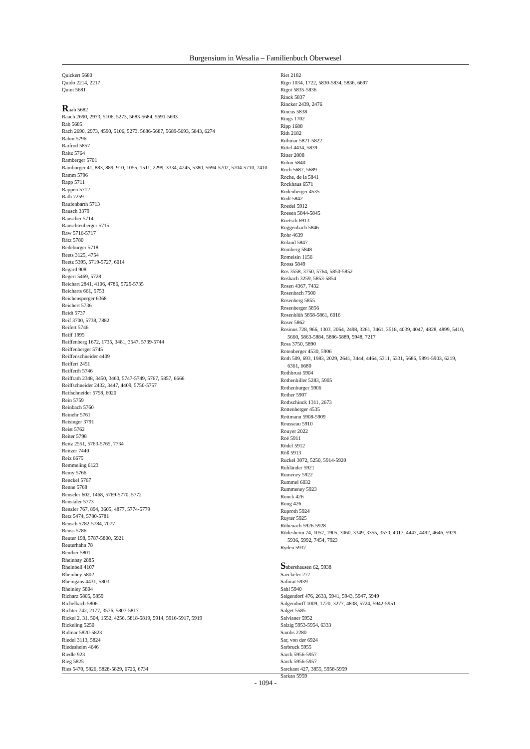Burgensium in Wesalia – Familienbuch Oberwesel
Quickert 5680
Quido 2214, 2217
Quint 5681
Raab 5682
Raach 2690, 2973, 5106, 5273, 5683-5684, 5691-5693
Rab 5685
Rach 2690, 2973, 4590, 5106, 5273, 5686-5687, 5689-5693, 5843, 6274
Rahm 5796
Raifrod 5857
Raitz 5764
Ramberger 5701
Ramburger 41, 883, 889, 910, 1055, 1511, 2299, 3334, 4245, 5380, 5694-5702, 5704-5710, 7410
Ramm 5796
Rapp 5711
Rappen 5712
Rath 7259
Raufenbarth 5713
Rausch 3379
Rauscher 5714
Rauschtenberger 5715
Raw 5716-5717
Rätz 5780
Redeburger 5718
Reets 3125, 4754
Reetz 5395, 5719-5727, 6014
Regard 908
Regert 5469, 5728
Reichart 2841, 4106, 4786, 5729-5735
Reicharts 661, 5753
Reichensperger 6368
Reichert 5736
Reidt 5737
Reif 3700, 5738, 7882
Reifert 5746
Reiff 1995
Reiffenberg 1672, 1735, 3481, 3547, 5739-5744
Reiffenberger 5745
Reiffenschneider 4409
Reiffert 2451
Reifferth 5746
Reiffrath 2348, 3450, 3460, 5747-5749, 5767, 5857, 6666
Reiffschneider 2432, 3447, 4409, 5750-5757
Reifschneider 5758, 6020
Rein 5759
Reinbach 5760
Reinehr 5761
Reisinger 3791
Reist 5762
Reiter 5798
Reitz 2551, 5763-5765, 7734
Reitzer 7440
Reiz 6675
Remmeling 6123
Remy 5766
Renckel 5767
Renne 5768
Renseler 602, 1468, 5769-5770, 5772
Renstaler 5773
Renzler 767, 894, 3605, 4877, 5774-5779
Retz 5474, 5780-5781
Reusch 5782-5784, 7077
Reuss 5786
Reuter 198, 5787-5800, 5921
Reuterhahn 78
Reuther 5801
Rheinbay 2885
Rheinbell 4107
Rheinbey 5802
Rheingans 4431, 5803
Rheinley 5804
Richarz 5805, 5859
Richelbach 5806
Richter 742, 2177, 3576, 5807-5817
Rickel 2, 31, 504, 1552, 4256, 5818-5819, 5914, 5916-5917, 5919
Rickeling 5250
Ridmar 5820-5823
Riedel 3113, 5824
Riedesheim 4646
Riedle 923
Rieg 5825
Ries 5470, 5826, 5828-5829, 6726, 6734
Riet 2182
Rigo 1034, 1722, 5830-5834, 5836, 6697
Rigot 5835-5836
Rinck 5837
Rincker 2439, 2476
Rincus 5838
Rings 1702
Ripp 1688
Rith 2182
Rithmar 5821-5822
Rittel 4434, 5839
Ritter 2008
Robin 5840
Roch 5687, 5689
Roche, de la 5841
Rockhaus 6571
Rodenberger 4535
Rodt 5842
Roedel 5912
Roesen 5844-5845
Roetsch 6913
Roggenbach 5846
Rohr 4639
Roland 5847
Romberg 5848
Romeisin 1156
Rooss 5849
Ros 3558, 3750, 5764, 5850-5852
Rosbach 3259, 5853-5854
Rosen 4367, 7432
Rosenbach 7500
Rosenberg 5855
Rosenberger 5856
Rosenblüh 5858-5861, 6016
Roser 5862
Rosinus 728, 966, 1303, 2064, 2498, 3261, 3461, 3518, 4039, 4047, 4828, 4899, 5410, 5660, 5863-5884, 5886-5889, 5948, 7217
Ross 3750, 5890
Rotenberger 4530, 5906
Roth 509, 693, 1983, 2029, 2641, 3444, 4464, 5311, 5331, 5686, 5891-5903, 6219, 6361, 6680
Rothbrust 5904
Rothenbiller 5283, 5905
Rothenburger 5906
Rother 5907
Rothschinck 1311, 2673
Rottenberger 4535
Rottmann 5908-5909
Rousseau 5910
Rouyer 2022
Roë 5911
Rödel 5912
Röß 5913
Ruckel 3072, 5250, 5914-5920
Ruhländer 5921
Rumeney 5922
Rummel 6032
Rummeney 5923
Runck 426
Rung 426
Ruproth 5924
Ruyter 5925
Rübenach 5926-5928
Rüdesheim 74, 1057, 1905, 3060, 3349, 3355, 3570, 4017, 4447, 4492, 4646, 5929-5936, 5992, 7454, 7923
Ryden 5937
Sabershausen 62, 5938
Saeckeler 277
Safurat 5939
Sahl 5940
Salgendorf 476, 2633, 5941, 5943, 5947, 5949
Salgendorff 1009, 1720, 3277, 4838, 5724, 5942-5951
Salget 5585
Salvianer 5952
Salzig 5953-5954, 6333
Sambs 2280
Sar, von der 6924
Sarbruck 5955
Sarch 5956-5957
Sarck 5956-5957
Sarckant 427, 3855, 5958-5959
Sarkan 5959
- 1094 -